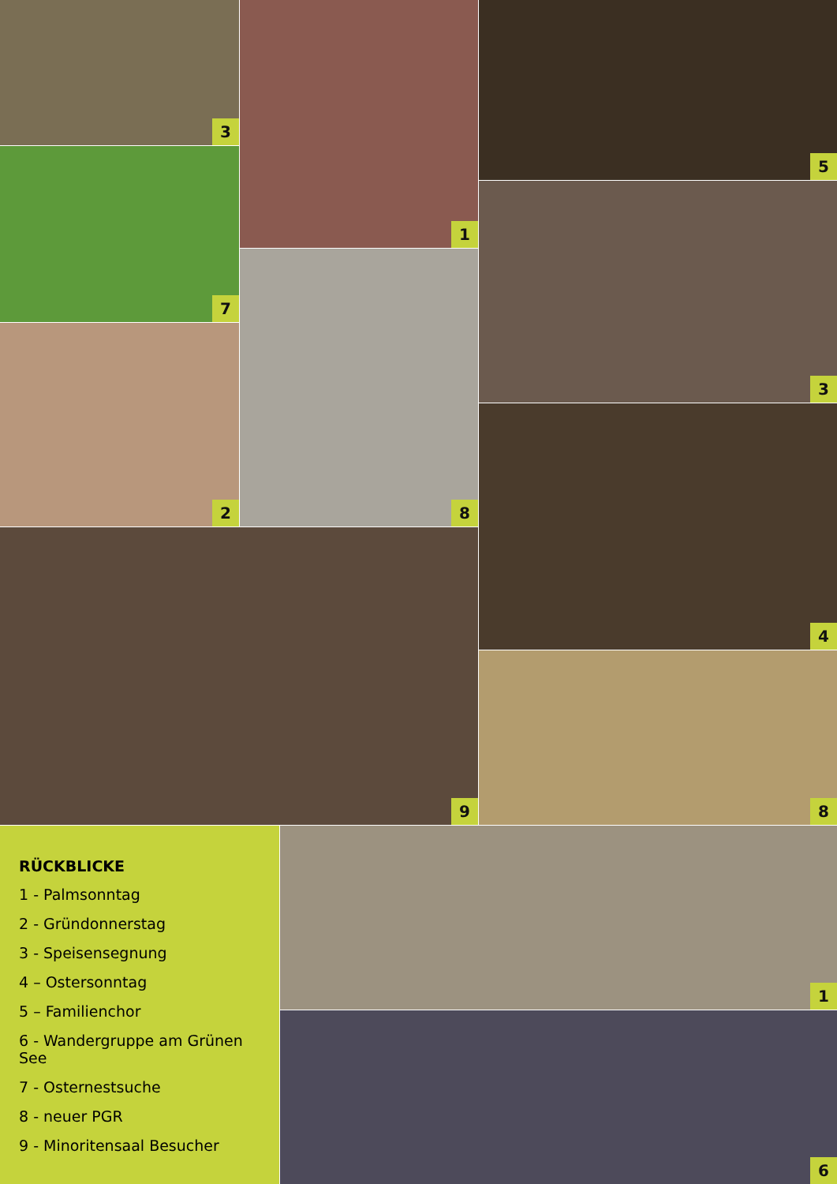3
7
2
1
8
5
3
4
9
8
RÜCKBLICKE
1 - Palmsonntag
2 - Gründonnerstag
3 - Speisensegnung
4 – Ostersonntag
5 – Familienchor
6 - Wandergruppe am Grünen See
7 - Osternestsuche
8 - neuer PGR
9 - Minoritensaal Besucher
1
6